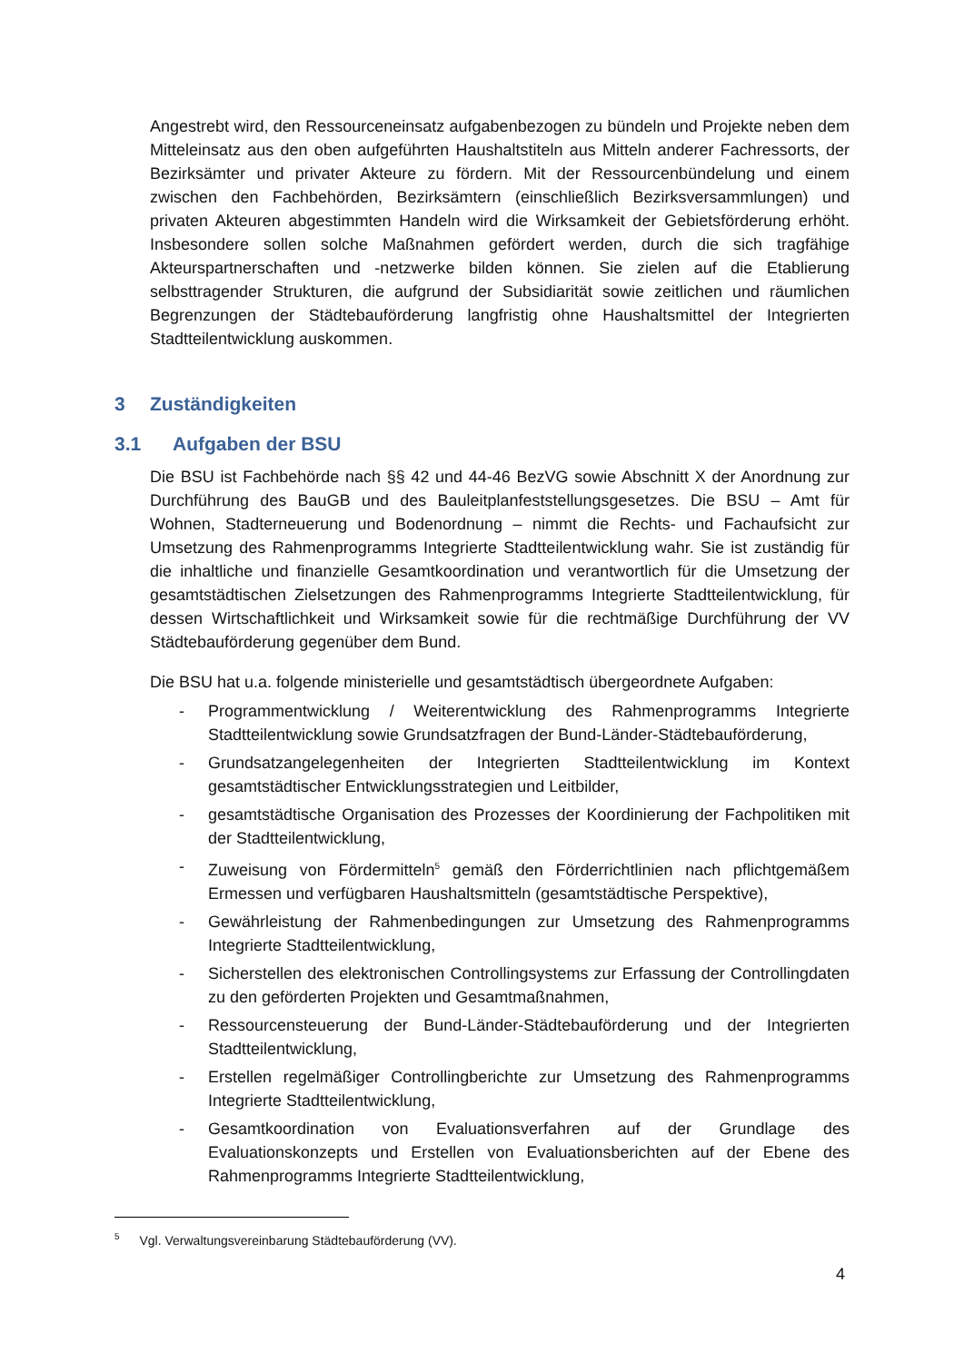Angestrebt wird, den Ressourceneinsatz aufgabenbezogen zu bündeln und Projekte neben dem Mitteleinsatz aus den oben aufgeführten Haushaltstiteln aus Mitteln anderer Fachressorts, der Bezirksämter und privater Akteure zu fördern. Mit der Ressourcenbündelung und einem zwischen den Fachbehörden, Bezirksämtern (einschließlich Bezirksversammlungen) und privaten Akteuren abgestimmten Handeln wird die Wirksamkeit der Gebietsförderung erhöht. Insbesondere sollen solche Maßnahmen gefördert werden, durch die sich tragfähige Akteurspartnerschaften und -netzwerke bilden können. Sie zielen auf die Etablierung selbsttragender Strukturen, die aufgrund der Subsidiarität sowie zeitlichen und räumlichen Begrenzungen der Städtebauförderung langfristig ohne Haushaltsmittel der Integrierten Stadtteilentwicklung auskommen.
3 Zuständigkeiten
3.1 Aufgaben der BSU
Die BSU ist Fachbehörde nach §§ 42 und 44-46 BezVG sowie Abschnitt X der Anordnung zur Durchführung des BauGB und des Bauleitplanfeststellungsgesetzes. Die BSU – Amt für Wohnen, Stadterneuerung und Bodenordnung – nimmt die Rechts- und Fachaufsicht zur Umsetzung des Rahmenprogramms Integrierte Stadtteilentwicklung wahr. Sie ist zuständig für die inhaltliche und finanzielle Gesamtkoordination und verantwortlich für die Umsetzung der gesamtstädtischen Zielsetzungen des Rahmenprogramms Integrierte Stadtteilentwicklung, für dessen Wirtschaftlichkeit und Wirksamkeit sowie für die rechtmäßige Durchführung der VV Städtebauförderung gegenüber dem Bund.
Die BSU hat u.a. folgende ministerielle und gesamtstädtisch übergeordnete Aufgaben:
- Programmentwicklung / Weiterentwicklung des Rahmenprogramms Integrierte Stadtteilentwicklung sowie Grundsatzfragen der Bund-Länder-Städtebauförderung,
- Grundsatzangelegenheiten der Integrierten Stadtteilentwicklung im Kontext gesamtstädtischer Entwicklungsstrategien und Leitbilder,
- gesamtstädtische Organisation des Prozesses der Koordinierung der Fachpolitiken mit der Stadtteilentwicklung,
- Zuweisung von Fördermitteln<sup>5</sup> gemäß den Förderrichtlinien nach pflichtgemäßem Ermessen und verfügbaren Haushaltsmitteln (gesamtstädtische Perspektive),
- Gewährleistung der Rahmenbedingungen zur Umsetzung des Rahmenprogramms Integrierte Stadtteilentwicklung,
- Sicherstellen des elektronischen Controllingsystems zur Erfassung der Controllingdaten zu den geförderten Projekten und Gesamtmaßnahmen,
- Ressourcensteuerung der Bund-Länder-Städtebauförderung und der Integrierten Stadtteilentwicklung,
- Erstellen regelmäßiger Controllingberichte zur Umsetzung des Rahmenprogramms Integrierte Stadtteilentwicklung,
- Gesamtkoordination von Evaluationsverfahren auf der Grundlage des Evaluationskonzepts und Erstellen von Evaluationsberichten auf der Ebene des Rahmenprogramms Integrierte Stadtteilentwicklung,
<sup>5</sup> Vgl. Verwaltungsvereinbarung Städtebauförderung (VV).
4